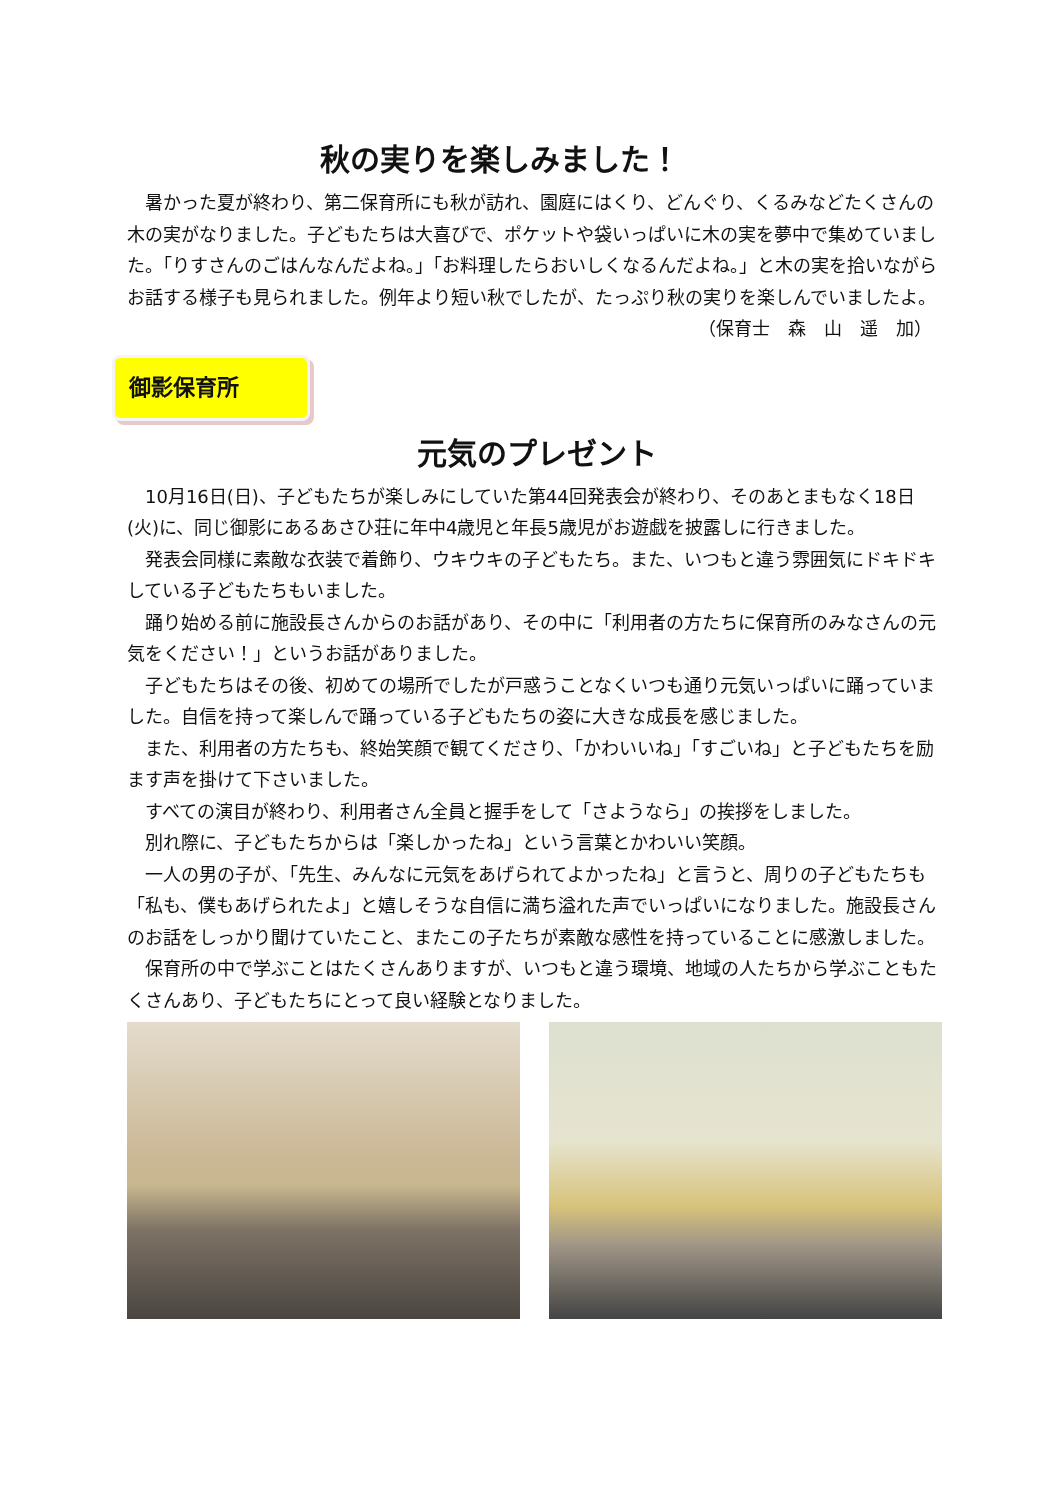秋の実りを楽しみました！
　暑かった夏が終わり、第二保育所にも秋が訪れ、園庭にはくり、どんぐり、くるみなどたくさんの木の実がなりました。子どもたちは大喜びで、ポケットや袋いっぱいに木の実を夢中で集めていました。「りすさんのごはんなんだよね。」「お料理したらおいしくなるんだよね。」と木の実を拾いながらお話する様子も見られました。例年より短い秋でしたが、たっぷり秋の実りを楽しんでいましたよ。
（保育士　森　山　遥　加）
御影保育所
元気のプレゼント
　10月16日(日)、子どもたちが楽しみにしていた第44回発表会が終わり、そのあとまもなく18日(火)に、同じ御影にあるあさひ荘に年中4歳児と年長5歳児がお遊戯を披露しに行きました。
　発表会同様に素敵な衣装で着飾り、ウキウキの子どもたち。また、いつもと違う雰囲気にドキドキしている子どもたちもいました。
　踊り始める前に施設長さんからのお話があり、その中に「利用者の方たちに保育所のみなさんの元気をください！」というお話がありました。
　子どもたちはその後、初めての場所でしたが戸惑うことなくいつも通り元気いっぱいに踊っていました。自信を持って楽しんで踊っている子どもたちの姿に大きな成長を感じました。
　また、利用者の方たちも、終始笑顔で観てくださり、「かわいいね」「すごいね」と子どもたちを励ます声を掛けて下さいました。
　すべての演目が終わり、利用者さん全員と握手をして「さようなら」の挨拶をしました。
　別れ際に、子どもたちからは「楽しかったね」という言葉とかわいい笑顔。
　一人の男の子が、「先生、みんなに元気をあげられてよかったね」と言うと、周りの子どもたちも「私も、僕もあげられたよ」と嬉しそうな自信に満ち溢れた声でいっぱいになりました。施設長さんのお話をしっかり聞けていたこと、またこの子たちが素敵な感性を持っていることに感激しました。
　保育所の中で学ぶことはたくさんありますが、いつもと違う環境、地域の人たちから学ぶこともたくさんあり、子どもたちにとって良い経験となりました。